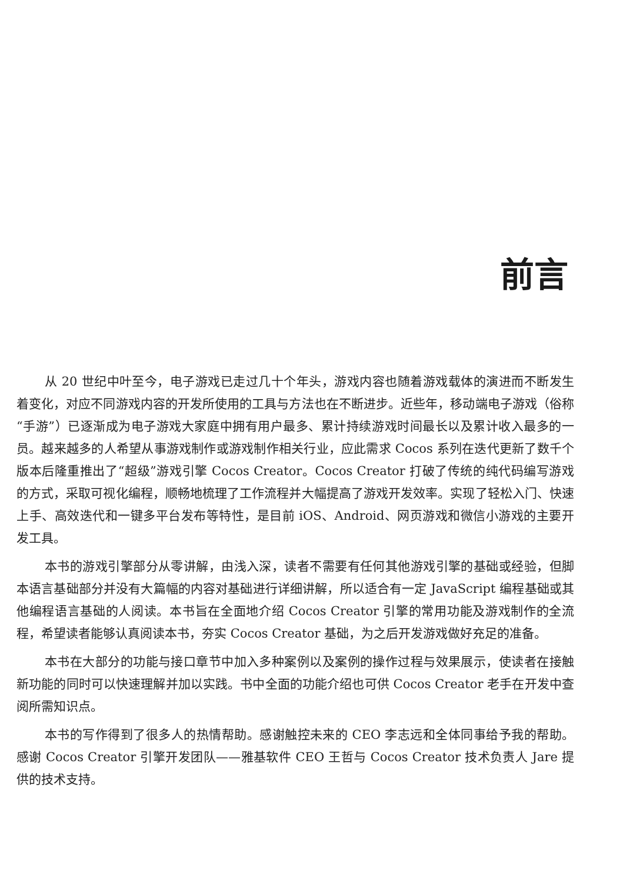前言
从 20 世纪中叶至今，电子游戏已走过几十个年头，游戏内容也随着游戏载体的演进而不断发生着变化，对应不同游戏内容的开发所使用的工具与方法也在不断进步。近些年，移动端电子游戏（俗称“手游”）已逐渐成为电子游戏大家庭中拥有用户最多、累计持续游戏时间最长以及累计收入最多的一员。越来越多的人希望从事游戏制作或游戏制作相关行业，应此需求 Cocos 系列在迭代更新了数千个版本后隆重推出了“超级”游戏引擎 Cocos Creator。Cocos Creator 打破了传统的纯代码编写游戏的方式，采取可视化编程，顺畅地梳理了工作流程并大幅提高了游戏开发效率。实现了轻松入门、快速上手、高效迭代和一键多平台发布等特性，是目前 iOS、Android、网页游戏和微信小游戏的主要开发工具。
本书的游戏引擎部分从零讲解，由浅入深，读者不需要有任何其他游戏引擎的基础或经验，但脚本语言基础部分并没有大篇幅的内容对基础进行详细讲解，所以适合有一定 JavaScript 编程基础或其他编程语言基础的人阅读。本书旨在全面地介绍 Cocos Creator 引擎的常用功能及游戏制作的全流程，希望读者能够认真阅读本书，夯实 Cocos Creator 基础，为之后开发游戏做好充足的准备。
本书在大部分的功能与接口章节中加入多种案例以及案例的操作过程与效果展示，使读者在接触新功能的同时可以快速理解并加以实践。书中全面的功能介绍也可供 Cocos Creator 老手在开发中查阅所需知识点。
本书的写作得到了很多人的热情帮助。感谢触控未来的 CEO 李志远和全体同事给予我的帮助。感谢 Cocos Creator 引擎开发团队——雅基软件 CEO 王哲与 Cocos Creator 技术负责人 Jare 提供的技术支持。